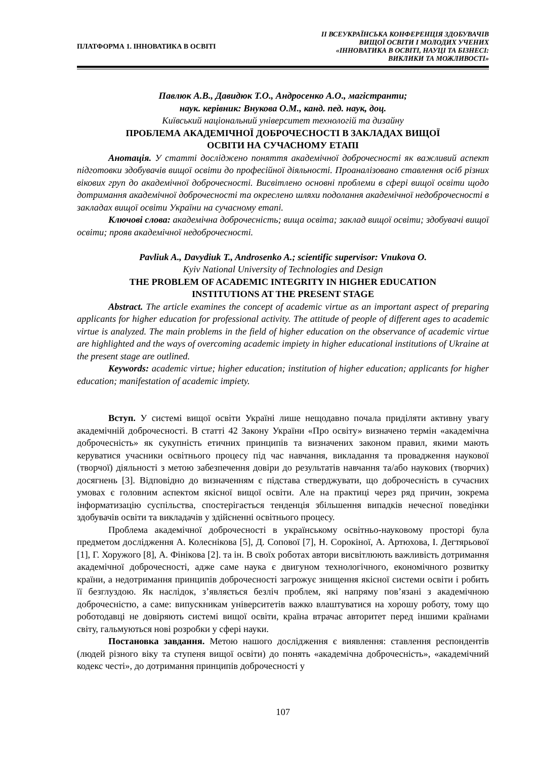ПЛАТФОРМА 1. ІННОВАТИКА В ОСВІТІ
ІІ ВСЕУКРАЇНСЬКА КОНФЕРЕНЦІЯ ЗДОБУВАЧІВ
ВИЩОЇ ОСВІТИ І МОЛОДИХ УЧЕНИХ
«ІННОВАТИКА В ОСВІТІ, НАУЦІ ТА БІЗНЕСІ:
ВИКЛИКИ ТА МОЖЛИВОСТІ»
Павлюк А.В., Давидюк Т.О., Андросенко А.О., магістранти;
наук. керівник: Внукова О.М., канд. пед. наук, доц.
Київський національний університет технологій та дизайну
ПРОБЛЕМА АКАДЕМІЧНОЇ ДОБРОЧЕСНОСТІ В ЗАКЛАДАХ ВИЩОЇ
ОСВІТИ НА СУЧАСНОМУ ЕТАПІ
Анотація. У статті досліджено поняття академічної доброчесності як важливий аспект підготовки здобувачів вищої освіти до професійної діяльності. Проаналізовано ставлення осіб різних вікових груп до академічної доброчесності. Висвітлено основні проблеми в сфері вищої освіти щодо дотримання академічної доброчесності та окреслено шляхи подолання академічної недоброчесності в закладах вищої освіти України на сучасному етапі.
Ключові слова: академічна доброчесність; вища освіта; заклад вищої освіти; здобувачі вищої освіти; прояв академічної недоброчесності.
Pavliuk A., Davydiuk T., Androsenko A.; scientific supervisor: Vnukova O.
Kyiv National University of Technologies and Design
THE PROBLEM OF ACADEMIC INTEGRITY IN HIGHER EDUCATION
INSTITUTIONS AT THE PRESENT STAGE
Abstract. The article examines the concept of academic virtue as an important aspect of preparing applicants for higher education for professional activity. The attitude of people of different ages to academic virtue is analyzed. The main problems in the field of higher education on the observance of academic virtue are highlighted and the ways of overcoming academic impiety in higher educational institutions of Ukraine at the present stage are outlined.
Keywords: academic virtue; higher education; institution of higher education; applicants for higher education; manifestation of academic impiety.
Вступ. У системі вищої освіти Україні лише нещодавно почала приділяти активну увагу академічній доброчесності. В статті 42 Закону України «Про освіту» визначено термін «академічна доброчесність» як сукупність етичних принципів та визначених законом правил, якими мають керуватися учасники освітнього процесу під час навчання, викладання та провадження наукової (творчої) діяльності з метою забезпечення довіри до результатів навчання та/або наукових (творчих) досягнень [3]. Відповідно до визначенням є підстава стверджувати, що доброчесність в сучасних умовах є головним аспектом якісної вищої освіти. Але на практиці через ряд причин, зокрема інформатизацію суспільства, спостерігається тенденція збільшення випадків нечесної поведінки здобувачів освіти та викладачів у здійсненні освітнього процесу.
Проблема академічної доброчесності в українському освітньо-науковому просторі була предметом дослідження А. Колеснікова [5], Д. Сопової [7], Н. Сорокіної, А. Артюхова, І. Дегтярьової [1], Г. Хоружого [8], А. Фінікова [2]. та ін. В своїх роботах автори висвітлюють важливість дотримання академічної доброчесності, адже саме наука є двигуном технологічного, економічного розвитку країни, а недотримання принципів доброчесності загрожує знищення якісної системи освіти і робить її безглуздою. Як наслідок, з’являється безліч проблем, які напряму пов’язані з академічною доброчесністю, а саме: випускникам університетів важко влаштуватися на хорошу роботу, тому що роботодавці не довіряють системі вищої освіти, країна втрачає авторитет перед іншими країнами світу, гальмуються нові розробки у сфері науки.
Постановка завдання. Метою нашого дослідження є виявлення: ставлення респондентів (людей різного віку та ступеня вищої освіти) до понять «академічна доброчесність», «академічний кодекс честі», до дотримання принципів доброчесності у
107